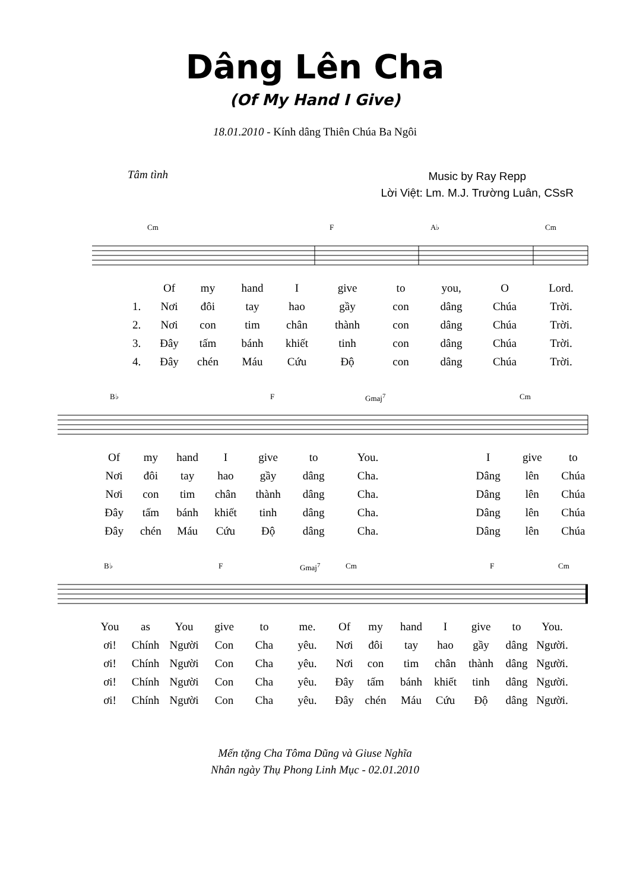Dâng Lên Cha
(Of My Hand I Give)
18.01.2010 - Kính dâng Thiên Chúa Ba Ngôi
Tâm tình
Music by Ray Repp
Lời Việt: Lm. M.J. Trường Luân, CSsR
Cm F A♭ Cm
Of my hand I give to you, O Lord.
1. Nơi đôi tay hao gầy con dâng Chúa Trời.
2. Nơi con tim chân thành con dâng Chúa Trời.
3. Đây tấm bánh khiết tinh con dâng Chúa Trời.
4. Đây chén Máu Cứu Độ con dâng Chúa Trời.
B♭ F Gmaj<sup>7</sup> Cm
Of my hand I give to You. I give to
Nơi đôi tay hao gầy dâng Cha. Dâng lên Chúa
Nơi con tim chân thành dâng Cha. Dâng lên Chúa
Đây tấm bánh khiết tinh dâng Cha. Dâng lên Chúa
Đây chén Máu Cứu Độ dâng Cha. Dâng lên Chúa
B♭ F Gmaj<sup>7</sup> Cm F Cm
You as You give to me. Of my hand I give to You.
ơi! Chính Người Con Cha yêu. Nơi đôi tay hao gầy dâng Người.
ơi! Chính Người Con Cha yêu. Nơi con tim chân thành dâng Người.
ơi! Chính Người Con Cha yêu. Đây tấm bánh khiết tinh dâng Người.
ơi! Chính Người Con Cha yêu. Đây chén Máu Cứu Độ dâng Người.
Mến tặng Cha Tôma Dũng và Giuse Nghĩa
Nhân ngày Thụ Phong Linh Mục - 02.01.2010